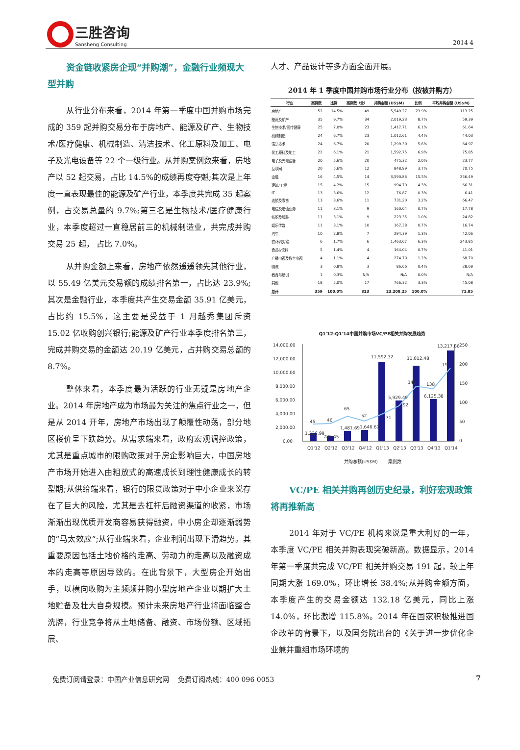三胜咨询
Sansheng Consulting
2014 4
资金链收紧房企现“并购潮”，金融行业频现大型并购
从行业分布来看，2014 年第一季度中国并购市场完成的 359 起并购交易分布于房地产、能源及矿产、生物技术/医疗健康、机械制造、清洁技术、化工原料及加工、电子及光电设备等 22 个一级行业。从并购案例数来看，房地产以 52 起交易，占比 14.5%的成绩再度夺魁;其次是上年度一直表现最佳的能源及矿产行业，本季度共完成 35 起案例，占交易总量的 9.7%;第三名是生物技术/医疗健康行业，本季度超过一直稳居前三的机械制造业，共完成并购交易 25 起， 占比 7.0%。
从并购金额上来看，房地产依然遥遥领先其他行业，以 55.49 亿美元交易额的成绩排名第一，占比达 23.9%;其次是金融行业，本季度共产生交易金额 35.91 亿美元，占比约 15.5%，这主要是受益于 1 月越秀集团斥资 15.02 亿收购创兴银行;能源及矿产行业本季度排名第三，完成并购交易的金额达 20.19 亿美元，占并购交易总额的 8.7%。
整体来看，本季度最为活跃的行业无疑是房地产企业。2014 年房地产成为市场最为关注的焦点行业之一，但是从 2014 开年，房地产市场出现了颠覆性动荡，部分地区楼价呈下跌趋势。从需求端来看，政府宏观调控政策，尤其是重点城市的限购政策对于房企影响巨大，中国房地产市场开始进入由粗放式的高速成长到理性健康成长的转型期;从供给端来看，银行的限贷政策对于中小企业来说存在了巨大的风险，尤其是去杠杆后融资渠道的收紧，市场渐渐出现优质开发商容易获得融资，中小房企却逐渐弱势的“马太效应”;从行业端来看，企业利润出现下滑趋势。其重要原因包括土地价格的走高、劳动力的走高以及融资成本的走高等原因导致的。在此背景下，大型房企开始出手，以横向收购为主频频并购小型房地产企业以期扩大土地贮备及壮大自身规模。预计未来房地产行业将面临整合洗牌，行业竞争将从土地储备、融资、市场份额、区域拓展、
人才、产品设计等多方面全面开展。
2014 年 1 季度中国并购市场行业分布（按被并购方）
| 行业 | 案例数 | 比例 | 案例数（全） | 并购金额 (US$M) | 比例 | 平均并购金额 (US$M) |
| --- | --- | --- | --- | --- | --- | --- |
| 房地产 | 52 | 14.5% | 49 | 5,549.27 | 23.9% | 113.25 |
| 能源及矿产 | 35 | 9.7% | 34 | 2,019.23 | 8.7% | 59.39 |
| 生物技术/医疗健康 | 25 | 7.0% | 23 | 1,417.71 | 6.1% | 61.64 |
| 机械制造 | 24 | 6.7% | 23 | 1,012.61 | 4.4% | 44.03 |
| 清洁技术 | 24 | 6.7% | 20 | 1,299.30 | 5.6% | 64.97 |
| 化工原料及加工 | 22 | 6.1% | 21 | 1,592.75 | 6.9% | 75.85 |
| 电子及光电设备 | 20 | 5.6% | 20 | 475.32 | 2.0% | 23.77 |
| 互联网 | 20 | 5.6% | 12 | 848.99 | 3.7% | 70.75 |
| 金融 | 16 | 4.5% | 14 | 3,590.86 | 15.5% | 256.49 |
| 建筑/工程 | 15 | 4.2% | 15 | 994.70 | 4.3% | 66.31 |
| IT | 13 | 3.6% | 12 | 76.87 | 0.3% | 6.41 |
| 连锁及零售 | 13 | 3.6% | 11 | 731.20 | 3.2% | 66.47 |
| 电信及增值业务 | 11 | 3.1% | 9 | 160.04 | 0.7% | 17.78 |
| 纺织及服装 | 11 | 3.1% | 9 | 223.35 | 1.0% | 24.82 |
| 娱乐传媒 | 11 | 3.1% | 10 | 167.38 | 0.7% | 16.74 |
| 汽车 | 10 | 2.8% | 7 | 294.39 | 1.3% | 42.06 |
| 农/林/牧/渔 | 6 | 1.7% | 6 | 1,463.07 | 6.3% | 243.85 |
| 食品&饮料 | 5 | 1.4% | 4 | 164.04 | 0.7% | 41.01 |
| 广播电视及数字电视 | 4 | 1.1% | 4 | 274.79 | 1.2% | 68.70 |
| 物流 | 3 | 0.8% | 3 | 86.06 | 0.4% | 28.69 |
| 教育与培训 | 1 | 0.3% | N/A | N/A | 0.0% | N/A |
| 其他 | 18 | 5.0% | 17 | 766.32 | 3.3% | 45.08 |
| 总计 | 359 | 100.0% | 323 | 23,208.25 | 100.0% | 71.85 |
Q1'12-Q1'14中国并购市场VC/PE相关并购发展趋势
14,000.00
12,000.00
10,000.00
8,000.00
6,000.00
4,000.00
2,000.00
0.00
250
200
150
100
50
0
45
46
65
52
71
92
145
138
191
1,226.99
785.45
1,481.69
1,646.67
11,592.32
5,929.49
11,012.48
6,125.38
13,217.66
Q1'12
Q2'12
Q3'12
Q4'12
Q1'13
Q2'13
Q3'13
Q4'13
Q1'14
并购总额(US$M)
案例数
VC/PE 相关并购再创历史纪录，利好宏观政策将再推新高
2014 年对于 VC/PE 机构来说是重大利好的一年，本季度 VC/PE 相关并购表现突破新高。数据显示，2014 年第一季度共完成 VC/PE 相关并购交易 191 起，较上年同期大涨 169.0%，环比增长 38.4%;从并购金额方面，本季度产生的交易金额达 132.18 亿美元，同比上涨 14.0%，环比激增 115.8%。2014 年在国家积极推进国企改革的背景下，以及国务院出台的《关于进一步优化企业兼并重组市场环境的
免费订阅请登录：中国产业信息研究网　 免费订阅热线：400 096 0053 7